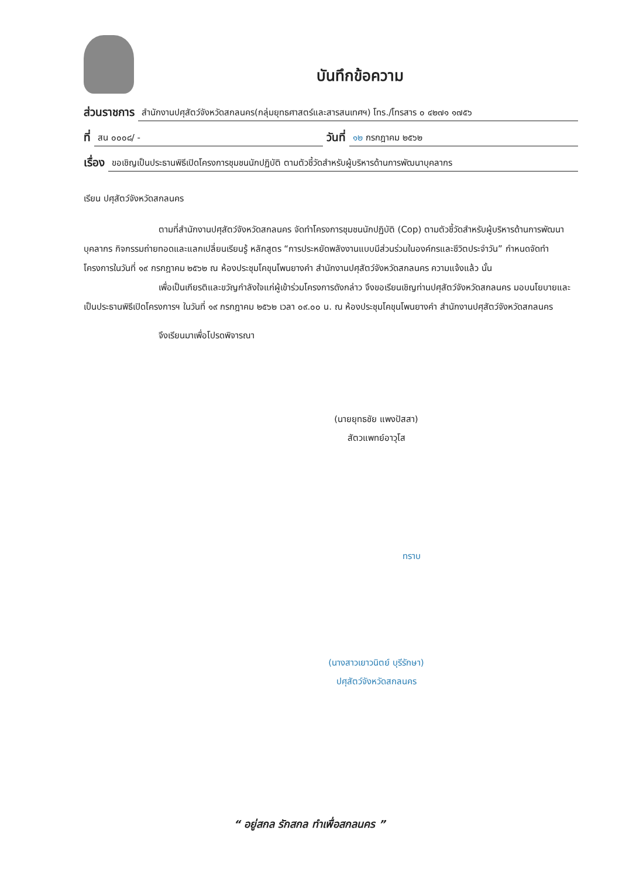บันทึกข้อความ
ส่วนราชการ สำนักงานปศุสัตว์จังหวัดสกลนคร(กลุ่มยุทธศาสตร์และสารสนเทศฯ) โทร./โทรสาร ๐ ๔๒๗๑ ๑๗๕๖
ที่ สน ๐๐๐๘/ - วันที่ ๑๒ กรกฎาคม ๒๕๖๒
เรื่อง ขอเชิญเป็นประธานพิธีเปิดโครงการชุมชนนักปฏิบัติ ตามตัวชี้วัดสำหรับผู้บริหารด้านการพัฒนาบุคลากร
เรียน ปศุสัตว์จังหวัดสกลนคร
ตามที่สำนักงานปศุสัตว์จังหวัดสกลนคร จัดทำโครงการชุมชนนักปฏิบัติ (Cop) ตามตัวชี้วัดสำหรับผู้บริหารด้านการพัฒนาบุคลากร กิจกรรมถ่ายทอดและแลกเปลี่ยนเรียนรู้ หลักสูตร “การประหยัดพลังงานแบบมีส่วนร่วมในองค์กรและชีวิตประจำวัน” กำหนดจัดทำโครงการในวันที่ ๑๙ กรกฎาคม ๒๕๖๒ ณ ห้องประชุมโคขุนโพนยางคำ สำนักงานปศุสัตว์จังหวัดสกลนคร ความแจ้งแล้ว นั้น
เพื่อเป็นเกียรติและขวัญกำลังใจแก่ผู้เข้าร่วมโครงการดังกล่าว จึงขอเรียนเชิญท่านปศุสัตว์จังหวัดสกลนคร มอบนโยบายและเป็นประธานพิธีเปิดโครงการฯ ในวันที่ ๑๙ กรกฎาคม ๒๕๖๒ เวลา ๐๙.๐๐ น. ณ ห้องประชุมโคขุนโพนยางคำ สำนักงานปศุสัตว์จังหวัดสกลนคร
จึงเรียนมาเพื่อโปรดพิจารณา
(นายยุทธชัย แพงปัสสา)
สัตวแพทย์อาวุโส
ทราบ
(นางสาวเยาวนิตย์ บุรีรักษา)
ปศุสัตว์จังหวัดสกลนคร
“ อยู่สกล รักสกล ทำเพื่อสกลนคร ”